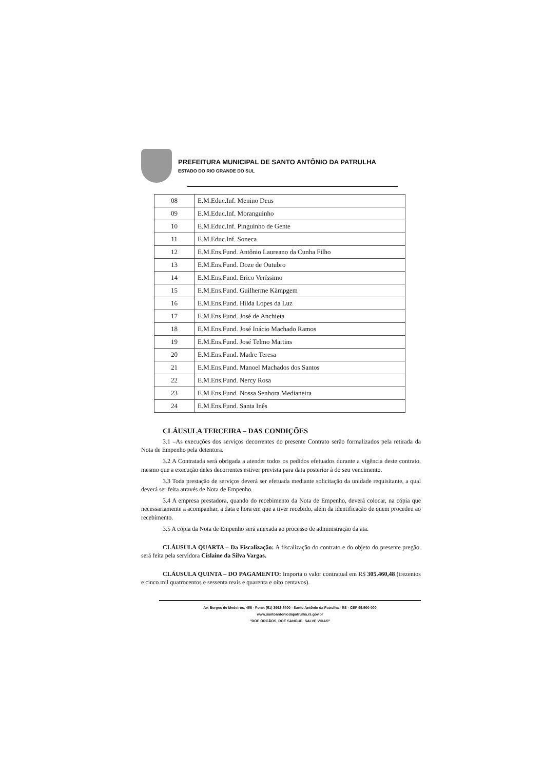PREFEITURA MUNICIPAL DE SANTO ANTÔNIO DA PATRULHA
ESTADO DO RIO GRANDE DO SUL
| 08 | E.M.Educ.Inf. Menino Deus |
| 09 | E.M.Educ.Inf. Moranguinho |
| 10 | E.M.Educ.Inf. Pinguinho de Gente |
| 11 | E.M.Educ.Inf. Soneca |
| 12 | E.M.Ens.Fund. Antônio Laureano da Cunha Filho |
| 13 | E.M.Ens.Fund. Doze de Outubro |
| 14 | E.M.Ens.Fund. Erico Veríssimo |
| 15 | E.M.Ens.Fund. Guilherme Kämpgem |
| 16 | E.M.Ens.Fund. Hilda Lopes da Luz |
| 17 | E.M.Ens.Fund. José de Anchieta |
| 18 | E.M.Ens.Fund. José Inácio Machado Ramos |
| 19 | E.M.Ens.Fund. José Telmo Martins |
| 20 | E.M.Ens.Fund. Madre Teresa |
| 21 | E.M.Ens.Fund. Manoel Machados dos Santos |
| 22 | E.M.Ens.Fund. Nercy Rosa |
| 23 | E.M.Ens.Fund. Nossa Senhora Medianeira |
| 24 | E.M.Ens.Fund. Santa Inês |
CLÁUSULA TERCEIRA – DAS CONDIÇÕES
3.1 –As execuções dos serviços decorrentes do presente Contrato serão formalizados pela retirada da Nota de Empenho pela detentora.
3.2 A Contratada será obrigada a atender todos os pedidos efetuados durante a vigência deste contrato, mesmo que a execução deles decorrentes estiver prevista para data posterior à do seu vencimento.
3.3 Toda prestação de serviços deverá ser efetuada mediante solicitação da unidade requisitante, a qual deverá ser feita através de Nota de Empenho.
3.4 A empresa prestadora, quando do recebimento da Nota de Empenho, deverá colocar, na cópia que necessariamente a acompanhar, a data e hora em que a tiver recebido, além da identificação de quem procedeu ao recebimento.
3.5 A cópia da Nota de Empenho será anexada ao processo de administração da ata.
CLÁUSULA QUARTA – Da Fiscalização: A fiscalização do contrato e do objeto do presente pregão, será feita pela servidora Cislaine da Silva Vargas.
CLÁUSULA QUINTA – DO PAGAMENTO: Importa o valor contratual em R$ 305.460,48 (trezentos e cinco mil quatrocentos e sessenta reais e quarenta e oito centavos).
Av. Borges de Medeiros, 456 - Fone: (51) 3662-8400 - Santo Antônio da Patrulha - RS - CEP 95.500-000
www.santoantoniodapatrulha.rs.gov.br
"DOE ÓRGÃOS, DOE SANGUE: SALVE VIDAS"